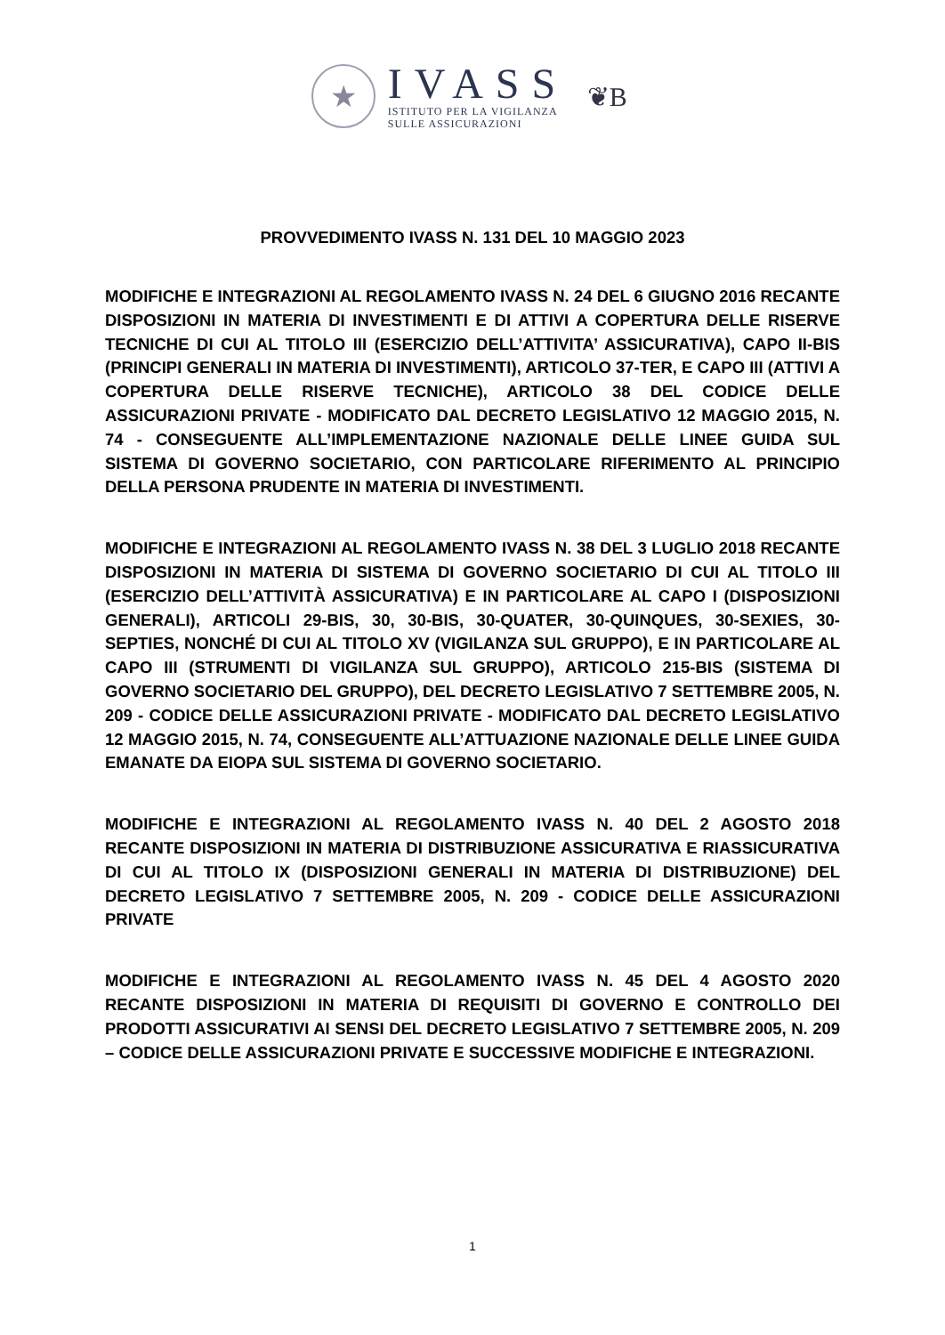★
IVASS
ISTITUTO PER LA VIGILANZA
SULLE ASSICURAZIONI
❦B
PROVVEDIMENTO IVASS N. 131 DEL 10 MAGGIO 2023
MODIFICHE E INTEGRAZIONI AL REGOLAMENTO IVASS N. 24 DEL 6 GIUGNO 2016 RECANTE DISPOSIZIONI IN MATERIA DI INVESTIMENTI E DI ATTIVI A COPERTURA DELLE RISERVE TECNICHE DI CUI AL TITOLO III (ESERCIZIO DELL’ATTIVITA’ ASSICURATIVA), CAPO II-BIS (PRINCIPI GENERALI IN MATERIA DI INVESTIMENTI), ARTICOLO 37-TER, E CAPO III (ATTIVI A COPERTURA DELLE RISERVE TECNICHE), ARTICOLO 38 DEL CODICE DELLE ASSICURAZIONI PRIVATE - MODIFICATO DAL DECRETO LEGISLATIVO 12 MAGGIO 2015, N. 74 - CONSEGUENTE ALL’IMPLEMENTAZIONE NAZIONALE DELLE LINEE GUIDA SUL SISTEMA DI GOVERNO SOCIETARIO, CON PARTICOLARE RIFERIMENTO AL PRINCIPIO DELLA PERSONA PRUDENTE IN MATERIA DI INVESTIMENTI.
MODIFICHE E INTEGRAZIONI AL REGOLAMENTO IVASS N. 38 DEL 3 LUGLIO 2018 RECANTE DISPOSIZIONI IN MATERIA DI SISTEMA DI GOVERNO SOCIETARIO DI CUI AL TITOLO III (ESERCIZIO DELL’ATTIVITÀ ASSICURATIVA) E IN PARTICOLARE AL CAPO I (DISPOSIZIONI GENERALI), ARTICOLI 29-BIS, 30, 30-BIS, 30-QUATER, 30-QUINQUES, 30-SEXIES, 30-SEPTIES, NONCHÉ DI CUI AL TITOLO XV (VIGILANZA SUL GRUPPO), E IN PARTICOLARE AL CAPO III (STRUMENTI DI VIGILANZA SUL GRUPPO), ARTICOLO 215-BIS (SISTEMA DI GOVERNO SOCIETARIO DEL GRUPPO), DEL DECRETO LEGISLATIVO 7 SETTEMBRE 2005, N. 209 - CODICE DELLE ASSICURAZIONI PRIVATE - MODIFICATO DAL DECRETO LEGISLATIVO 12 MAGGIO 2015, N. 74, CONSEGUENTE ALL’ATTUAZIONE NAZIONALE DELLE LINEE GUIDA EMANATE DA EIOPA SUL SISTEMA DI GOVERNO SOCIETARIO.
MODIFICHE E INTEGRAZIONI AL REGOLAMENTO IVASS N. 40 DEL 2 AGOSTO 2018 RECANTE DISPOSIZIONI IN MATERIA DI DISTRIBUZIONE ASSICURATIVA E RIASSICURATIVA DI CUI AL TITOLO IX (DISPOSIZIONI GENERALI IN MATERIA DI DISTRIBUZIONE) DEL DECRETO LEGISLATIVO 7 SETTEMBRE 2005, N. 209 - CODICE DELLE ASSICURAZIONI PRIVATE
MODIFICHE E INTEGRAZIONI AL REGOLAMENTO IVASS N. 45 DEL 4 AGOSTO 2020 RECANTE DISPOSIZIONI IN MATERIA DI REQUISITI DI GOVERNO E CONTROLLO DEI PRODOTTI ASSICURATIVI AI SENSI DEL DECRETO LEGISLATIVO 7 SETTEMBRE 2005, N. 209 – CODICE DELLE ASSICURAZIONI PRIVATE E SUCCESSIVE MODIFICHE E INTEGRAZIONI.
1